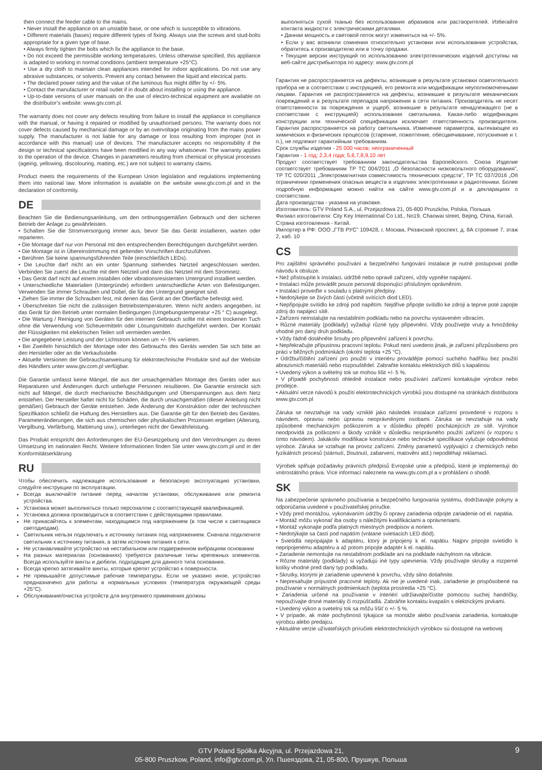then connect the feeder cable to the mains.
• Never install the appliance on an unstable base, or one which is susceptible to vibrations.
• Different materials (bases) require different types of fixing. Always use the screws and stud-bolts appropriate for a given type of base.
• Always firmly tighten the bolts which fix the appliance to the base.
• Do not exceed the permissible working temperatures. Unless otherwise specified, this appliance is adapted to working in normal conditions (ambient temperature +25°C).
• Use a dry cloth to maintain clean appliances intended for indoor applications. Do not use any abrasive substances, or solvents. Prevent any contact between the liquid and electrical parts.
• The declared power rating and the value of the luminous flux might differ by +/- 5%.
• Contact the manufacturer or retail outlet if in doubt about installing or using the appliance.
• Up-to-date versions of user manuals on the use of electro-technical equipment are available on the distributor’s website: www.gtv.com.pl.
The warranty does not cover any defects resulting from failure to install the appliance in compliance with the manual, or having it repaired or modified by unauthorised persons. The warranty does not cover defects caused by mechanical damage or by an overvoltage originating from the mains power supply. The manufacturer is not liable for any damage or loss resulting from improper (not in accordance with this manual) use of devices. The manufacturer accepts no responsibility if the design or technical specifications have been modified in any way whatsoever. The warranty applies to the operation of the device. Changes in parameters resulting from chemical or physical processes (ageing, yellowing, discolouring, matting, etc.) are not subject to warranty claims.
Product meets the requirements of the European Union legislation and regulations implementing them into national law. More information is available on the website www.gtv.com.pl and in the declaration of conformity.
DE
Beachten Sie die Bedienungsanleitung, um den ordnungsgemäßen Gebrauch und den sicheren Betrieb der Anlage zu gewährleisten.
• Schalten Sie die Stromversorgung immer aus, bevor Sie das Gerät installieren, warten oder reparieren.
• Die Montage darf nur von Personal mit den entsprechenden Berechtigungen durchgeführt werden.
• Die Montage ist in Übereinstimmung mit geltenden Vorschriften durchzuführen.
• Berühren Sie keine spannungsführenden Teile (einschließlich LEDs).
• Die Leuchte darf nicht an ein unter Spannung stehendes Netzteil angeschlossen werden. Verbinden Sie zuerst die Leuchte mit dem Netzteil und dann das Netzteil mit dem Stromnetz.
• Das Gerät darf nicht auf einem instabilen oder vibrationsresistenten Untergrund installiert werden.
• Unterschiedliche Materialien (Untergründe) erfordern unterschiedliche Arten von Befestigungen. Verwenden Sie immer Schrauben und Dübel, die für den Untergrund geeignet sind.
• Ziehen Sie immer die Schrauben fest, mit denen das Gerät an der Oberfläche befestigt wird.
• Überschreiten Sie nicht die zulässigen Betriebstemperaturen. Wenn nicht anders angegeben, ist das Gerät für den Betrieb unter normalen Bedingungen (Umgebungstemperatur +25 ° C) ausgelegt.
• Die Wartung / Reinigung von Geräten für den internen Gebrauch sollte mit einem trockenen Tuch ohne die Verwendung von Scheuermitteln oder Lösungsmitteln durchgeführt werden. Der Kontakt der Flüssigkeiten mit elektrischen Teilen soll vermieden werden.
• Die angegebene Leistung und der Lichtstrom können um +/- 5% variieren.
• Bei Zweifeln hinsichtlich der Montage oder des Gebrauchs des Geräts wenden Sie sich bitte an den Hersteller oder an die Verkaufsstelle.
• Aktuelle Versionen der Gebrauchsanweisung für elektrotechnische Produkte sind auf der Website des Händlers unter www.gtv.com.pl verfügbar.
Die Garantie umfasst keine Mängel, die aus der unsachgemäßen Montage des Geräts oder aus Reparaturen und Änderungen durch unbefugte Personen resultieren. Die Garantie erstreckt sich nicht auf Mängel, die durch mechanische Beschädigungen und Überspannungen aus dem Netz entstehen. Der Hersteller haftet nicht für Schäden, die durch unsachgemäßen (dieser Anleitung nicht gemäßen) Gebrauch der Geräte entstehen. Jede Änderung der Konstruktion oder der technischen Spezifikation schließt die Haftung des Herstellers aus. Die Garantie gilt für den Betrieb des Gerätes. Parameteränderungen, die sich aus chemischen oder physikalischen Prozessen ergeben (Alterung, Vergilbung, Verfärbung, Mattierung usw.), unterliegen nicht der Gewährleistung.
Das Produkt entspricht den Anforderungen der EU-Gesetzgebung und den Verordnungen zu deren Umsetzung im nationalen Recht. Weitere Informationen finden Sie unter www.gtv.com.pl und in der Konformitätserklärung
RU
Чтобы обеспечить надлежащее использование и безопасную эксплуатацию установки, следуйте инструкции по эксплуатации.
Всегда выключайте питание перед началом установки, обслуживания или ремонта устройства.
Установка может выполняться только персоналом с соответствующей квалификацией.
Установка должна производиться в соответствии с действующими правилами.
Не прикасайтесь к элементам, находящимся под напряжением (в том числе к светящимся светодиодам).
Светильник нельзя подключать к источнику питания под напряжением. Сначала подключите светильник к источнику питания, а затем источник питания к сети.
Не устанавливайте устройство на нестабильном или подверженном вибрациям основании
На разных материалах (основаниях) требуются различные типы крепежных элементов. Всегда используйте винты и дюбели, подходящие для данного типа основания.
Всегда крепко затягивайте винты, которые крепят устройство к поверхности.
Не превышайте допустимые рабочие температуры. Если не указано иное, устройство предназначено для работы в нормальных условиях (температура окружающей среды +25°C).
Обслуживание/очистка устройств для внутреннего применения должны
выполняться сухой тканью без использования абразивов или растворителей. Избегайте контакта жидкости с электрическими деталями.
• Данная мощность и световой поток могут изменяться на +/- 5%.
• Если у вас возникли сомнения относительно установки или использования устройства, обратитесь к производителю или в точку продажи.
• Текущие версии инструкций по использованию электротехнических изделий доступны на веб-сайте дистрибьютора по адресу: www.gtv.com.pl
Гарантия не распространяется на дефекты, возникшие в результате установки осветительного прибора не в соответствии с инструкцией, его ремонта или модификации неуполномоченными лицами. Гарантия не распространяется на дефекты, возникшие в результате механических повреждений и в результате перепадов напряжения в сети питания. Производитель не несет ответственности за повреждения и ущерб, возникшие в результате ненадлежащего (не в соответствии с инструкцией) использования светильника. Какая-либо модификация конструкции или технической спецификации исключает ответственность производителя. Гарантия распространяется на работу светильника. Изменение параметров, вытекающее из химических и физических процессов (старение, пожелтение, обесцвечивание, потускнение и т. п.), не подлежит гарантийным требованиям.
Срок службы изделия - 25 000 часов; неограниченный
Гарантия - 1 год; 2,3,4 года; 5,6,7,8,9,10 лет
Продукт соответствует требованиям законодательства Европейского. Союза Изделие соответствует требованиям ТР ТС 004/2011 „О безопасности низковольтного оборудования”, ТР ТС 020/2011 „Электромагнитная совместимость технических средств”, ТР ТС 037/2016 „Об ограничении применения опасных веществ в изделиях электротехники и радиотехники. Более подробную информацию можно найти на сайте www.gtv.com.pl и в декларациях о соответствии.
Дата производства - указана на упаковке.
Изготовитель: GTV Poland S.A., ul. Przejazdowa 21, 05-800 Pruszków, Polska, Польша.
Филиал изготовителя: City Key International Co Ltd., No19, Chaowai street, Bejing, China, Китай.
Страна изготовления - Китай.
Импортер в РФ: ООО „ГТВ РУС” 109428, г. Москва, Рязанский проспект, д. 8А строение 7, этаж 2, каб. 10
CS
Pro zajištění správného používání a bezpečného fungování instalace je nutné postupovat podle návodu k obsluze.
• Než přistoupíte k instalaci, údržbě nebo opravě zařízení, vždy vypněte napájení.
• Instalaci může provádět pouze personál disponující příslušným oprávněním.
• Instalaci proveďte v souladu s platnými předpisy.
• Nedotýkejte se živých částí (včetně svítících diod LED).
• Nepřipojujte svítidlo ke zdroji pod napětím. Nejdříve připojte svítidlo ke zdroji a teprve poté zapojte zdroj do napájecí sítě.
• Zařízení neinstalujte na nestabilním podkladu nebo na povrchu vystaveném vibracím.
• Různé materiály (podklady) vyžadují různé typy připevnění. Vždy používejte vruty a hmoždinky vhodné pro daný druh podkladu.
• Vždy řádně dotáhněte šrouby pro připevnění zařízení k povrchu.
• Nepřekračujte přípustnou pracovní teplotu. Pokud není uvedeno jinak, je zařízení přizpůsobeno pro práci v běžných podmínkách (okolní teplota +25 °C).
• Údržbu/čištění zařízení pro použití v interiéru provádějte pomocí suchého hadříku bez použití abrazivních materiálů nebo rozpouštědel. Zabraňte kontaktu elektrických dílů s kapalinou
• Uvedený výkon a světelný tok se mohou lišit +/- 5 %.
• V případě pochybností ohledně instalace nebo používání zařízení kontaktujte výrobce nebo prodejce.
• Aktuální verze návodů k použití elektrotechnických výrobků jsou dostupné na stránkách distributora www.gtv.com.pl
Záruka se nevztahuje na vady vzniklé jako následek instalace zařízení provedené v rozporu s návodem, opravou nebo úpravou neoprávněnými osobami. Záruka se nevztahuje na vady způsobené mechanickým poškozením a v důsledku přepětí pocházejících ze sítě. Výrobce neodpovídá za poškození a škody vzniklé v důsledku nesprávného použití zařízení (v rozporu s tímto návodem). Jakákoliv modifikace konstrukce nebo technické specifikace vylučuje odpovědnost výrobce. Záruka se vztahuje na provoz zařízení. Změny parametrů vyplývající z chemických nebo fyzikálních procesů (stárnutí, žloutnutí, zabarvení, matovění atd.) nepodléhají reklamaci.
Výrobek splňuje požadavky právních předpisů Evropské unie a předpisů, které je implementují do vnitrostátního práva. Více informací naleznete na www.gtv.com.pl a v prohlášení o shodě.
SK
Na zabezpečenie správneho používania a bezpečného fungovania systému, dodržiavajte pokyny a odporúčania uvedené v používateľskej príručke.
• Vždy pred montážou, vykonávaním údržby či opravy zariadenia odpojte zariadenie od el. napätia.
• Montáž môžu vykonať iba osoby s náležitými kvalifikáciami a oprávneniami.
• Montáž vykonajte podľa platných miestnych predpisov a noriem.
• Nedotýkajte sa častí pod napätím (vrátane svietiacich LED diód).
• Svietidlá nepripájajte k adaptéru, ktorý je pripojený k el. napätiu. Najprv pripojte svietidlo k nepripojenému adaptéru a až potom pripojte adaptér k el. napätiu.
• Zariadenie nemontujte na nestabilnom podklade ani na podklade náchylnom na vibrácie.
• Rôzne materiály (podklady) si vyžadujú iné typy upevnenia. Vždy používajte skrutky a rozperné kolíky vhodné pred daný typ podkladu.
• Skrutky, ktorými je zariadenie upevnené k povrchu, vždy silno dotiahnite.
• Nepresahujte prípustné pracovné teploty. Ak nie je uvedené inak, zariadenie je prispôsobené na používanie v normálnych podmienkach (teplota prostredia +25 °C).
• Zariadenia určené na používanie v interiéri udržiavajte/čistite pomocou suchej handričky, nepoužívajte drsné materiály či rozpúšťadlá. Zabráňte kontaktu kvapalín s elektrickými prvkami.
• Uvedený výkon a svetelný tok sa môžu líšiť o +/- 5 %.
• V prípade, ak máte pochybnosti týkajúce sa montáže alebo používania zariadenia, kontaktujte výrobcu alebo predajcu.
• Aktuálne verzie užívateľských príručiek elektrotechnických výrobkov sú dostupné na webovej
GTV Poland Spółka Akcyjna, ul. Przejazdowa 21,
05-800 Pruszkow, Poland, info@gtv.com.pl, Ул. Пшеяздова, 21, 05-800, Прушкув, Польша
9